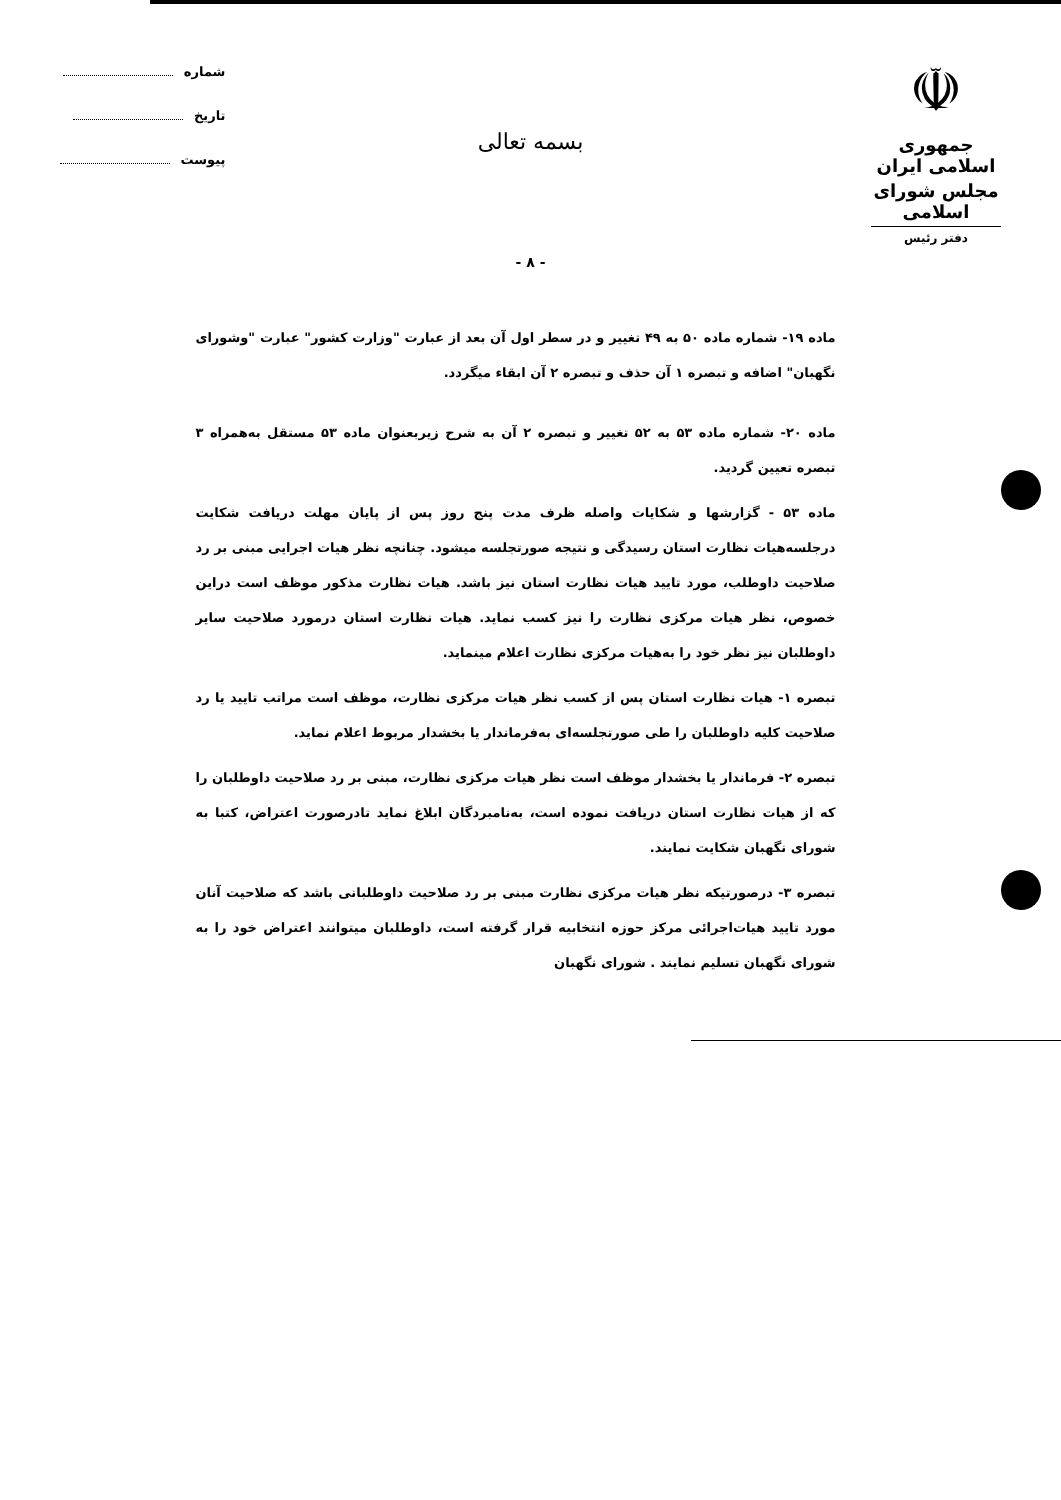☫
جمهوری اسلامی ایران
مجلس شورای اسلامی
دفتر رئیس
شماره
تاریخ
پیوست
بسمه تعالی
- ۸ -
ماده ۱۹- شماره ماده ۵۰ به ۴۹ تغییر و در سطر اول آن بعد از عبارت "وزارت کشور" عبارت "وشورای نگهبان" اضافه و تبصره ۱ آن حذف و تبصره ۲ آن ابقاء میگردد.
ماده ۲۰- شماره ماده ۵۳ به ۵۲ تغییر و تبصره ۲ آن به شرح زیربعنوان ماده ۵۳ مستقل به‌همراه ۳ تبصره تعیین گردید.
ماده ۵۳ - گزارشها و شکایات واصله ظرف مدت پنج روز پس از پایان مهلت دریافت شکایت درجلسه‌هیات نظارت استان رسیدگی و نتیجه صورتجلسه میشود. چنانچه نظر هیات اجرایی مبنی بر رد صلاحیت داوطلب، مورد تایید هیات نظارت استان نیز باشد. هیات نظارت مذکور موظف است دراین خصوص، نظر هیات مرکزی نظارت را نیز کسب نماید. هیات نظارت استان درمورد صلاحیت سایر داوطلبان نیز نظر خود را به‌هیات مرکزی نظارت اعلام مینماید.
تبصره ۱- هیات نظارت استان پس از کسب نظر هیات مرکزی نظارت، موظف است مراتب تایید یا رد صلاحیت کلیه داوطلبان را طی صورتجلسه‌ای به‌فرماندار یا بخشدار مربوط اعلام نماید.
تبصره ۲- فرماندار یا بخشدار موظف است نظر هیات مرکزی نظارت، مبنی بر رد صلاحیت داوطلبان را که از هیات نظارت استان دریافت نموده است، به‌نامبردگان ابلاغ نماید تادرصورت اعتراض، کتبا به شورای نگهبان شکایت نمایند.
تبصره ۳- درصورتیکه نظر هیات مرکزی نظارت مبنی بر رد صلاحیت داوطلبانی باشد که صلاحیت آنان مورد تایید هیات‌اجرائی مرکز حوزه انتخابیه قرار گرفته است، داوطلبان میتوانند اعتراض خود را به شورای نگهبان تسلیم نمایند . شورای نگهبان